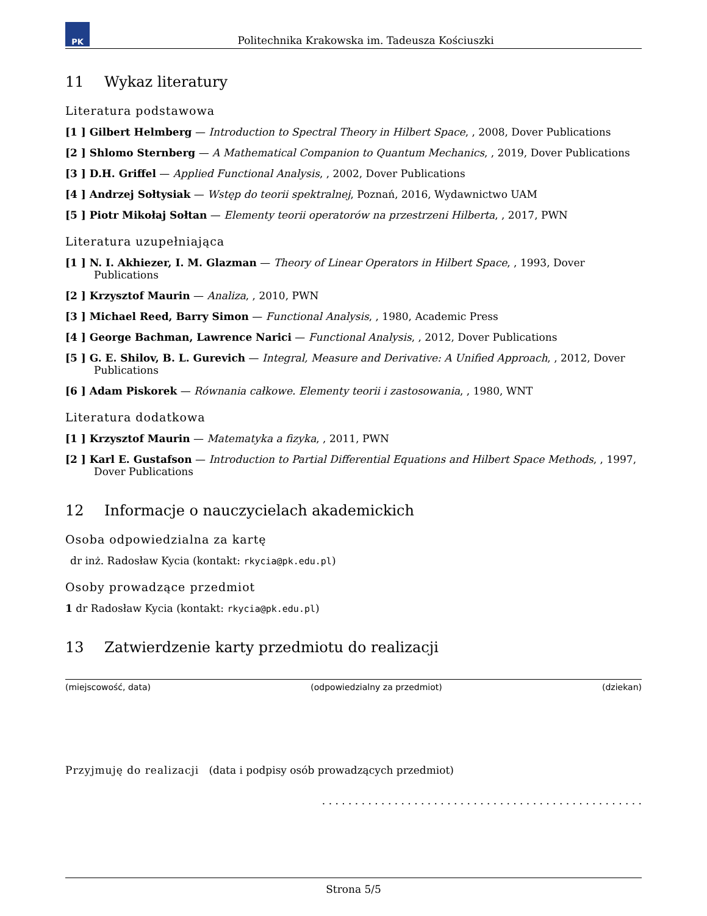PK
Politechnika Krakowska im. Tadeusza Kościuszki
11 Wykaz literatury
Literatura podstawowa
[1 ] Gilbert Helmberg — Introduction to Spectral Theory in Hilbert Space, , 2008, Dover Publications
[2 ] Shlomo Sternberg — A Mathematical Companion to Quantum Mechanics, , 2019, Dover Publications
[3 ] D.H. Griffel — Applied Functional Analysis, , 2002, Dover Publications
[4 ] Andrzej Sołtysiak — Wstęp do teorii spektralnej, Poznań, 2016, Wydawnictwo UAM
[5 ] Piotr Mikołaj Sołtan — Elementy teorii operatorów na przestrzeni Hilberta, , 2017, PWN
Literatura uzupełniająca
[1 ] N. I. Akhiezer, I. M. Glazman — Theory of Linear Operators in Hilbert Space, , 1993, Dover Publications
[2 ] Krzysztof Maurin — Analiza, , 2010, PWN
[3 ] Michael Reed, Barry Simon — Functional Analysis, , 1980, Academic Press
[4 ] George Bachman, Lawrence Narici — Functional Analysis, , 2012, Dover Publications
[5 ] G. E. Shilov, B. L. Gurevich — Integral, Measure and Derivative: A Unified Approach, , 2012, Dover Publications
[6 ] Adam Piskorek — Równania całkowe. Elementy teorii i zastosowania, , 1980, WNT
Literatura dodatkowa
[1 ] Krzysztof Maurin — Matematyka a fizyka, , 2011, PWN
[2 ] Karl E. Gustafson — Introduction to Partial Differential Equations and Hilbert Space Methods, , 1997, Dover Publications
12 Informacje o nauczycielach akademickich
Osoba odpowiedzialna za kartę
dr inż. Radosław Kycia (kontakt: rkycia@pk.edu.pl)
Osoby prowadzące przedmiot
1 dr Radosław Kycia (kontakt: rkycia@pk.edu.pl)
13 Zatwierdzenie karty przedmiotu do realizacji
(miejscowość, data) (odpowiedzialny za przedmiot) (dziekan)
Przyjmuję do realizacji (data i podpisy osób prowadzących przedmiot)
. . . . . . . . . . . . . . . . . . . . . . . . . . . . . . . . . . . . . . . . . . . . . . . . .
Strona 5/5